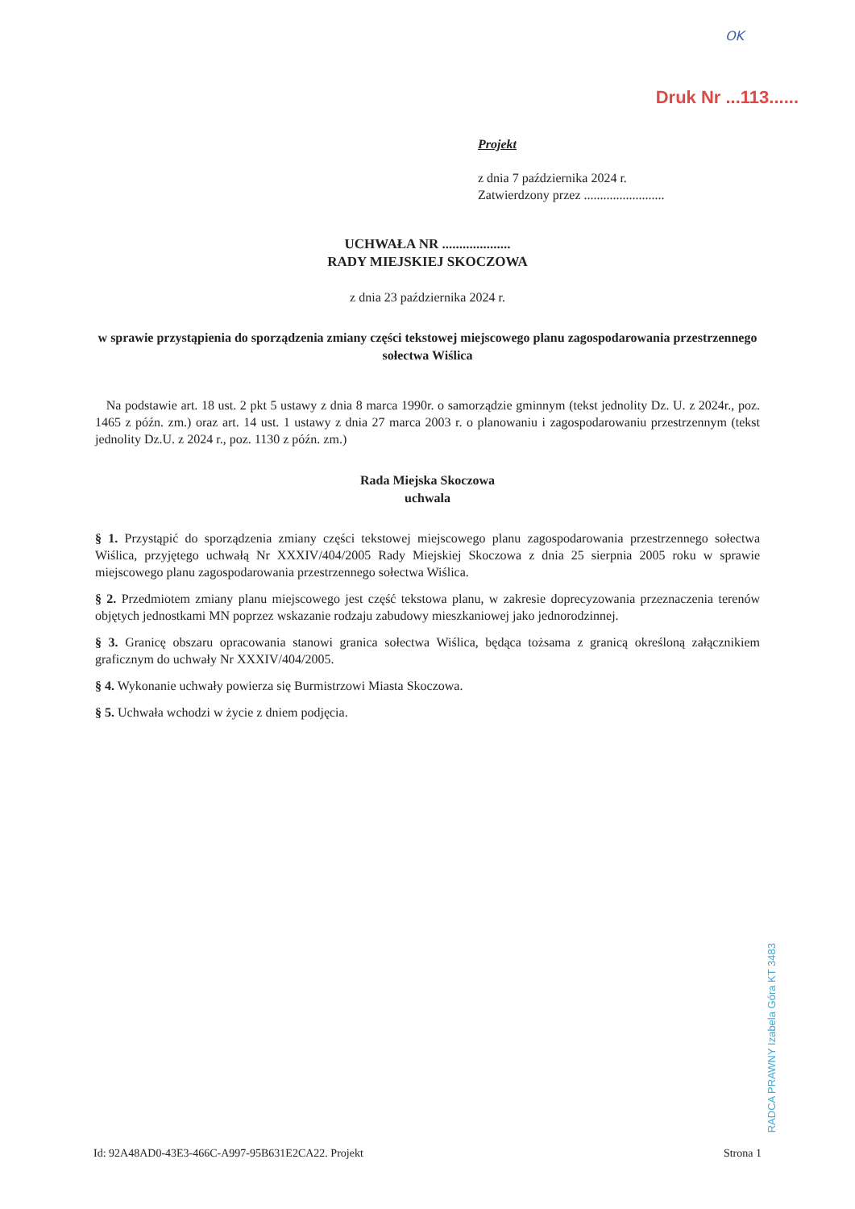OK
Druk Nr ...113......
Projekt
z dnia 7 października 2024 r.
Zatwierdzony przez .........................
UCHWAŁA NR ....................
RADY MIEJSKIEJ SKOCZOWA
z dnia 23 października 2024 r.
w sprawie przystąpienia do sporządzenia zmiany części tekstowej miejscowego planu zagospodarowania przestrzennego sołectwa Wiślica
Na podstawie art. 18 ust. 2 pkt 5 ustawy z dnia 8 marca 1990r. o samorządzie gminnym (tekst jednolity Dz. U. z 2024r., poz. 1465 z późn. zm.) oraz art. 14 ust. 1 ustawy z dnia 27 marca 2003 r. o planowaniu i zagospodarowaniu przestrzennym (tekst jednolity Dz.U. z 2024 r., poz. 1130 z późn. zm.)
Rada Miejska Skoczowa
uchwala
§ 1. Przystąpić do sporządzenia zmiany części tekstowej miejscowego planu zagospodarowania przestrzennego sołectwa Wiślica, przyjętego uchwałą Nr XXXIV/404/2005 Rady Miejskiej Skoczowa z dnia 25 sierpnia 2005 roku w sprawie miejscowego planu zagospodarowania przestrzennego sołectwa Wiślica.
§ 2. Przedmiotem zmiany planu miejscowego jest część tekstowa planu, w zakresie doprecyzowania przeznaczenia terenów objętych jednostkami MN poprzez wskazanie rodzaju zabudowy mieszkaniowej jako jednorodzinnej.
§ 3. Granicę obszaru opracowania stanowi granica sołectwa Wiślica, będąca tożsama z granicą określoną załącznikiem graficznym do uchwały Nr XXXIV/404/2005.
§ 4. Wykonanie uchwały powierza się Burmistrzowi Miasta Skoczowa.
§ 5. Uchwała wchodzi w życie z dniem podjęcia.
RADCA PRAWNY Izabela Góra KT 3483
Id: 92A48AD0-43E3-466C-A997-95B631E2CA22. Projekt Strona 1